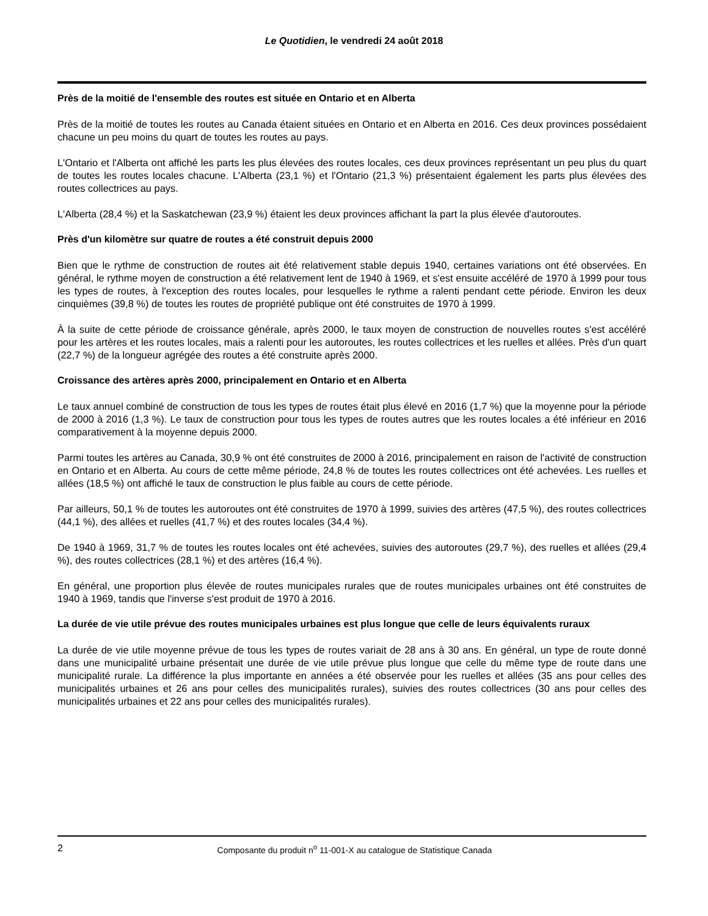Le Quotidien, le vendredi 24 août 2018
Près de la moitié de l'ensemble des routes est située en Ontario et en Alberta
Près de la moitié de toutes les routes au Canada étaient situées en Ontario et en Alberta en 2016. Ces deux provinces possédaient chacune un peu moins du quart de toutes les routes au pays.
L'Ontario et l'Alberta ont affiché les parts les plus élevées des routes locales, ces deux provinces représentant un peu plus du quart de toutes les routes locales chacune. L'Alberta (23,1 %) et l'Ontario (21,3 %) présentaient également les parts plus élevées des routes collectrices au pays.
L'Alberta (28,4 %) et la Saskatchewan (23,9 %) étaient les deux provinces affichant la part la plus élevée d'autoroutes.
Près d'un kilomètre sur quatre de routes a été construit depuis 2000
Bien que le rythme de construction de routes ait été relativement stable depuis 1940, certaines variations ont été observées. En général, le rythme moyen de construction a été relativement lent de 1940 à 1969, et s'est ensuite accéléré de 1970 à 1999 pour tous les types de routes, à l'exception des routes locales, pour lesquelles le rythme a ralenti pendant cette période. Environ les deux cinquièmes (39,8 %) de toutes les routes de propriété publique ont été construites de 1970 à 1999.
À la suite de cette période de croissance générale, après 2000, le taux moyen de construction de nouvelles routes s'est accéléré pour les artères et les routes locales, mais a ralenti pour les autoroutes, les routes collectrices et les ruelles et allées. Près d'un quart (22,7 %) de la longueur agrégée des routes a été construite après 2000.
Croissance des artères après 2000, principalement en Ontario et en Alberta
Le taux annuel combiné de construction de tous les types de routes était plus élevé en 2016 (1,7 %) que la moyenne pour la période de 2000 à 2016 (1,3 %). Le taux de construction pour tous les types de routes autres que les routes locales a été inférieur en 2016 comparativement à la moyenne depuis 2000.
Parmi toutes les artères au Canada, 30,9 % ont été construites de 2000 à 2016, principalement en raison de l'activité de construction en Ontario et en Alberta. Au cours de cette même période, 24,8 % de toutes les routes collectrices ont été achevées. Les ruelles et allées (18,5 %) ont affiché le taux de construction le plus faible au cours de cette période.
Par ailleurs, 50,1 % de toutes les autoroutes ont été construites de 1970 à 1999, suivies des artères (47,5 %), des routes collectrices (44,1 %), des allées et ruelles (41,7 %) et des routes locales (34,4 %).
De 1940 à 1969, 31,7 % de toutes les routes locales ont été achevées, suivies des autoroutes (29,7 %), des ruelles et allées (29,4 %), des routes collectrices (28,1 %) et des artères (16,4 %).
En général, une proportion plus élevée de routes municipales rurales que de routes municipales urbaines ont été construites de 1940 à 1969, tandis que l'inverse s'est produit de 1970 à 2016.
La durée de vie utile prévue des routes municipales urbaines est plus longue que celle de leurs équivalents ruraux
La durée de vie utile moyenne prévue de tous les types de routes variait de 28 ans à 30 ans. En général, un type de route donné dans une municipalité urbaine présentait une durée de vie utile prévue plus longue que celle du même type de route dans une municipalité rurale. La différence la plus importante en années a été observée pour les ruelles et allées (35 ans pour celles des municipalités urbaines et 26 ans pour celles des municipalités rurales), suivies des routes collectrices (30 ans pour celles des municipalités urbaines et 22 ans pour celles des municipalités rurales).
2
Composante du produit n<sup>o</sup> 11-001-X au catalogue de Statistique Canada